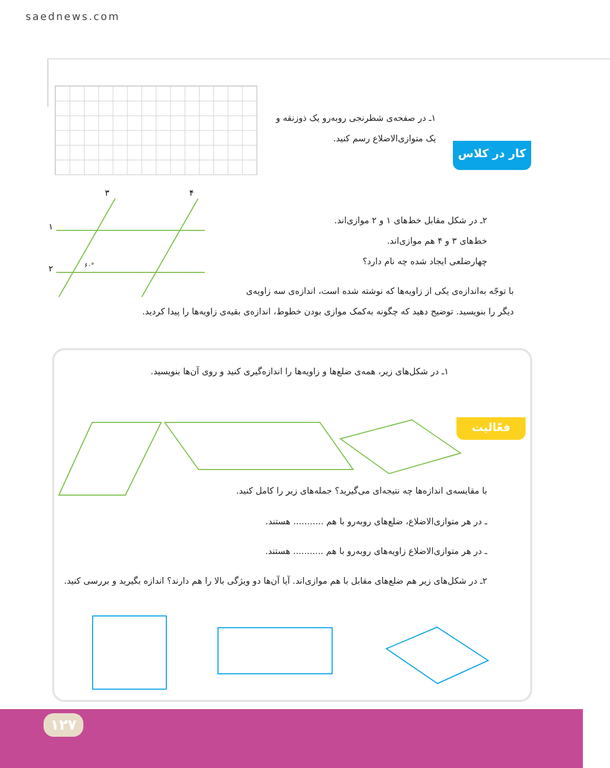saednews.com
کار در کلاس
۱ـ در صفحه‌ی شطرنجی روبه‌رو یک ذوزنقه و
یک متوازی‌الاضلاع رسم کنید.
۳
۴
۱
۲
۶۰°
۲ـ در شکل مقابل خط‌های ۱ و ۲ موازی‌اند.
خط‌های ۳ و ۴ هم موازی‌اند.
چهارضلعی ایجاد شده چه نام دارد؟
با توجّه به‌اندازه‌ی یکی از زاویه‌ها که نوشته شده است، اندازه‌ی سه زاویه‌ی
دیگر را بنویسید. توضیح دهید که چگونه به‌کمک موازی بودن خطوط، اندازه‌ی بقیه‌ی زاویه‌ها را پیدا کردید.
فعّالیت
۱ـ در شکل‌های زیر، همه‌ی ضلع‌ها و زاویه‌ها را اندازه‌گیری کنید و روی آن‌ها بنویسید.
با مقایسه‌ی اندازه‌ها چه نتیجه‌ای می‌گیرید؟ جمله‌های زیر را کامل کنید.
ـ در هر متوازی‌الاضلاع، ضلع‌های روبه‌رو با هم ........... هستند.
ـ در هر متوازی‌الاضلاع زاویه‌های روبه‌رو با هم ........... هستند.
۲ـ در شکل‌های زیر هم ضلع‌های مقابل با هم موازی‌اند. آیا آن‌ها دو ویژگی بالا را هم دارند؟ اندازه بگیرید و بررسی کنید.
۱۲۷